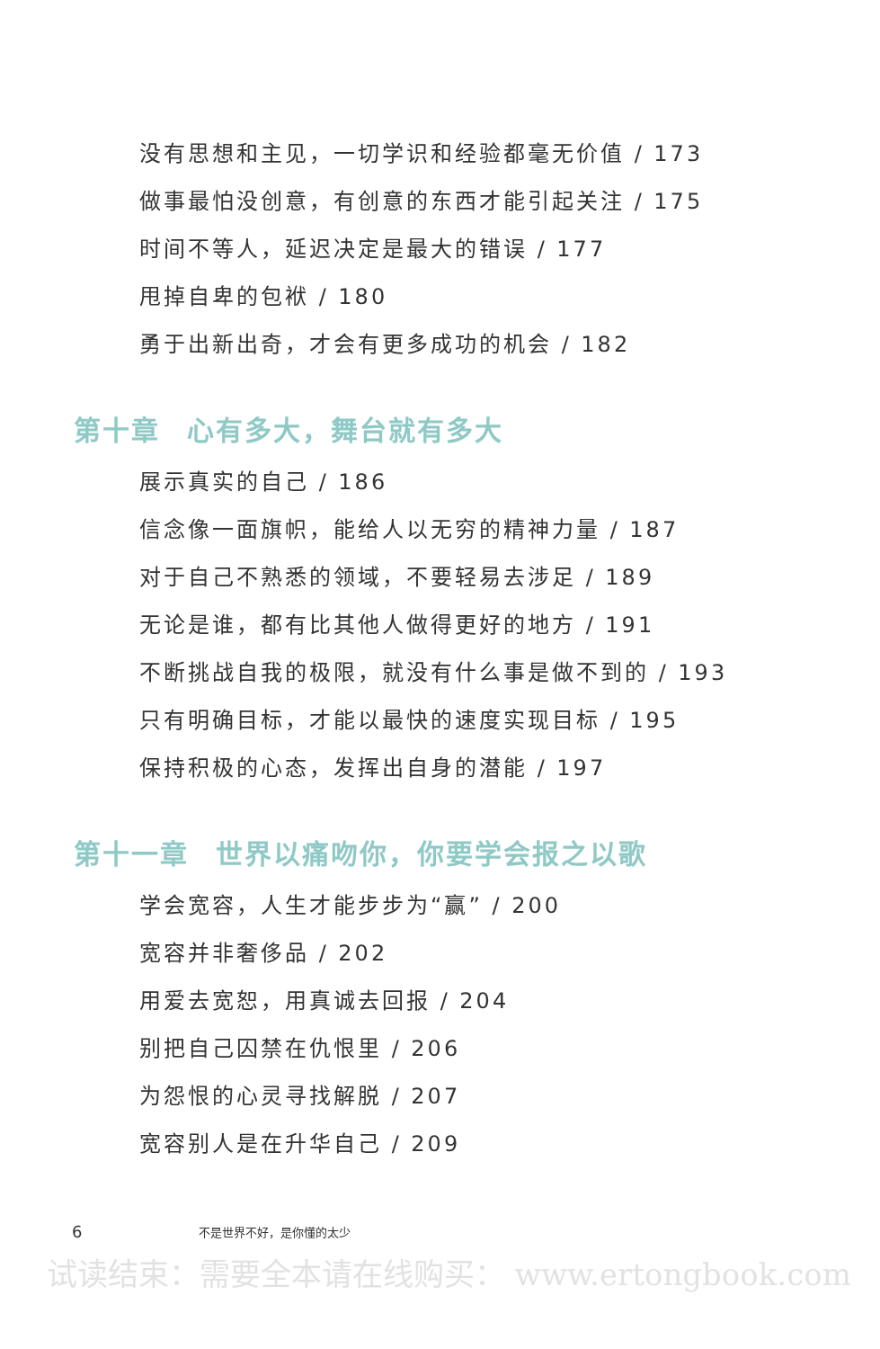没有思想和主见，一切学识和经验都毫无价值 / 173
做事最怕没创意，有创意的东西才能引起关注 / 175
时间不等人，延迟决定是最大的错误 / 177
甩掉自卑的包袱 / 180
勇于出新出奇，才会有更多成功的机会 / 182
第十章 心有多大，舞台就有多大
展示真实的自己 / 186
信念像一面旗帜，能给人以无穷的精神力量 / 187
对于自己不熟悉的领域，不要轻易去涉足 / 189
无论是谁，都有比其他人做得更好的地方 / 191
不断挑战自我的极限，就没有什么事是做不到的 / 193
只有明确目标，才能以最快的速度实现目标 / 195
保持积极的心态，发挥出自身的潜能 / 197
第十一章 世界以痛吻你，你要学会报之以歌
学会宽容，人生才能步步为“赢” / 200
宽容并非奢侈品 / 202
用爱去宽恕，用真诚去回报 / 204
别把自己囚禁在仇恨里 / 206
为怨恨的心灵寻找解脱 / 207
宽容别人是在升华自己 / 209
6 不是世界不好，是你懂的太少
试读结束：需要全本请在线购买： www.ertongbook.com